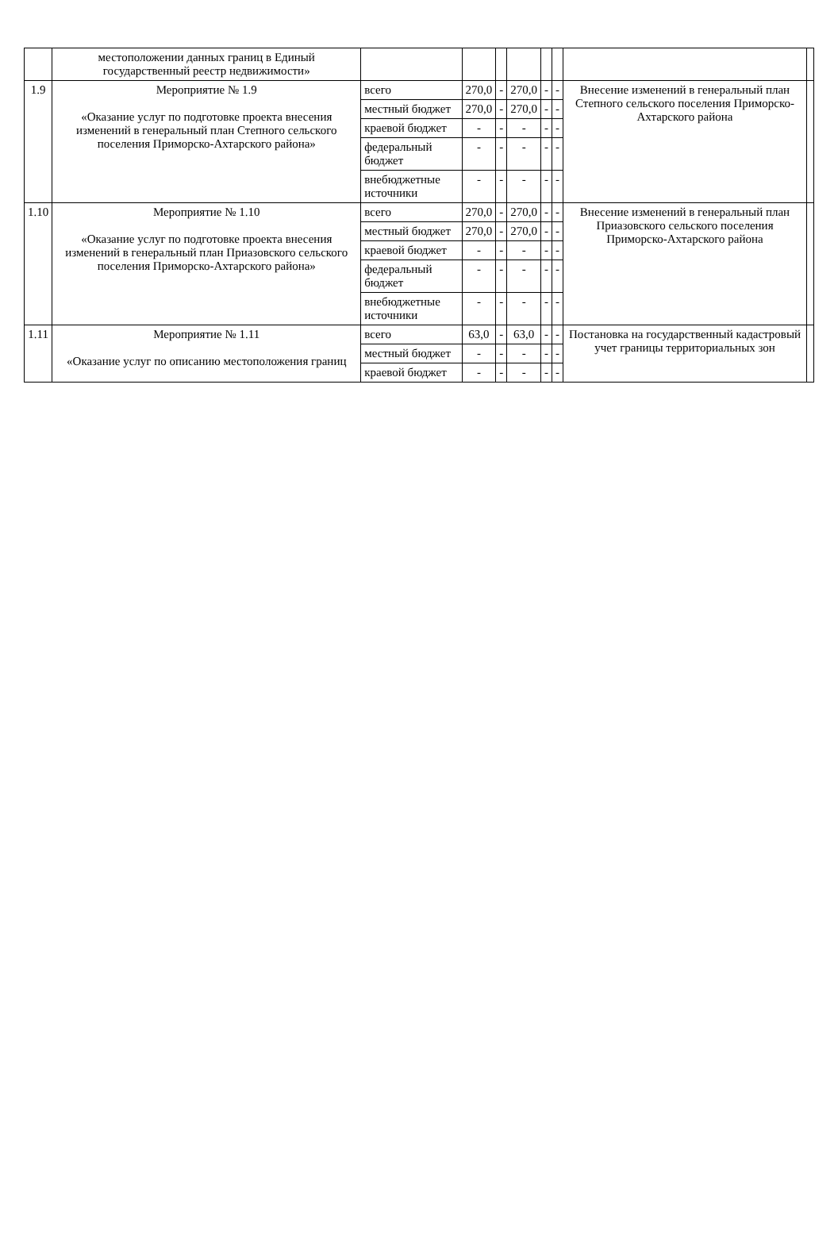| | местоположении данных границ в Единый государственный реестр недвижимости» | | | | | | | | |
| 1.9 | Мероприятие № 1.9 «Оказание услуг по подготовке проекта внесения изменений в генеральный план Степного сельского поселения Приморско-Ахтарского района» | всего | 270,0 | - | 270,0 | - | - | Внесение изменений в генеральный план Степного сельского поселения Приморско-Ахтарского района | |
| | | местный бюджет | 270,0 | - | 270,0 | - | - | | |
| | | краевой бюджет | - | - | - | - | - | | |
| | | федеральный бюджет | - | - | - | - | - | | |
| | | внебюджетные источники | - | - | - | - | - | | |
| 1.10 | Мероприятие № 1.10 «Оказание услуг по подготовке проекта внесения изменений в генеральный план Приазовского сельского поселения Приморско-Ахтарского района» | всего | 270,0 | - | 270,0 | - | - | Внесение изменений в генеральный план Приазовского сельского поселения Приморско-Ахтарского района | |
| | | местный бюджет | 270,0 | - | 270,0 | - | - | | |
| | | краевой бюджет | - | - | - | - | - | | |
| | | федеральный бюджет | - | - | - | - | - | | |
| | | внебюджетные источники | - | - | - | - | - | | |
| 1.11 | Мероприятие № 1.11 «Оказание услуг по описанию местоположения границ | всего | 63,0 | - | 63,0 | - | - | Постановка на государственный кадастровый учет границы территориальных зон | |
| | | местный бюджет | - | - | - | - | - | | |
| | | краевой бюджет | - | - | - | - | - | | |